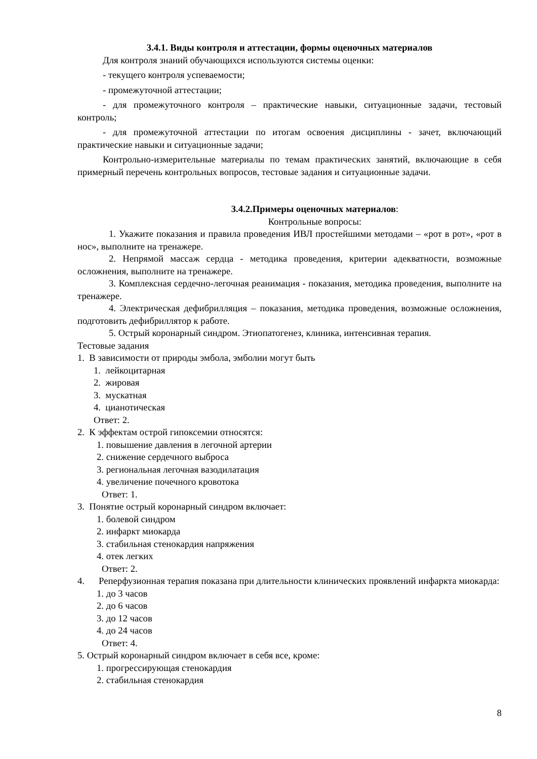3.4.1. Виды контроля и аттестации, формы оценочных материалов
Для контроля знаний обучающихся используются системы оценки:
- текущего контроля успеваемости;
- промежуточной аттестации;
- для промежуточного контроля – практические навыки, ситуационные задачи, тестовый контроль;
- для промежуточной аттестации по итогам освоения дисциплины - зачет, включающий практические навыки и ситуационные задачи;
Контрольно-измерительные материалы по темам практических занятий, включающие в себя примерный перечень контрольных вопросов, тестовые задания и ситуационные задачи.
3.4.2.Примеры оценочных материалов:
Контрольные вопросы:
1. Укажите показания и правила проведения ИВЛ простейшими методами – «рот в рот», «рот в нос», выполните на тренажере.
2. Непрямой массаж сердца - методика проведения, критерии адекватности, возможные осложнения, выполните на тренажере.
3. Комплексная сердечно-легочная реанимация - показания, методика проведения, выполните на тренажере.
4. Электрическая дефибрилляция – показания, методика проведения, возможные осложнения, подготовить дефибриллятор к работе.
5. Острый коронарный синдром. Этиопатогенез, клиника, интенсивная терапия.
Тестовые задания
1. В зависимости от природы эмбола, эмболии могут быть
1. лейкоцитарная
2. жировая
3. мускатная
4. цианотическая
Ответ: 2.
2. К эффектам острой гипоксемии относятся:
1. повышение давления в легочной артерии
2. снижение сердечного выброса
3. региональная легочная вазодилатация
4. увеличение почечного кровотока
Ответ: 1.
3. Понятие острый коронарный синдром включает:
1. болевой синдром
2. инфаркт миокарда
3. стабильная стенокардия напряжения
4. отек легких
Ответ: 2.
4. Реперфузионная терапия показана при длительности клинических проявлений инфаркта миокарда:
1. до 3 часов
2. до 6 часов
3. до 12 часов
4. до 24 часов
Ответ: 4.
5. Острый коронарный синдром включает в себя все, кроме:
1. прогрессирующая стенокардия
2. стабильная стенокардия
8